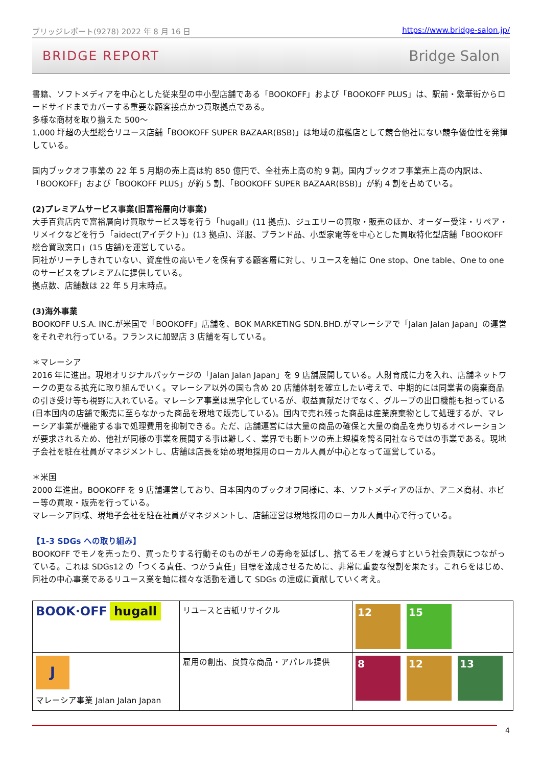ブリッジレポート(9278) 2022 年 8 月 16 日 https://www.bridge-salon.jp/
BRIDGE REPORT Bridge Salon
書籍、ソフトメディアを中心とした従来型の中小型店舗である「BOOKOFF」および「BOOKOFF PLUS」は、駅前・繁華街からロードサイドまでカバーする重要な顧客接点かつ買取拠点である。
多様な商材を取り揃えた 500～
1,000 坪超の大型総合リユース店舗「BOOKOFF SUPER BAZAAR(BSB)」は地域の旗艦店として競合他社にない競争優位性を発揮している。
国内ブックオフ事業の 22 年 5 月期の売上高は約 850 億円で、全社売上高の約 9 割。国内ブックオフ事業売上高の内訳は、「BOOKOFF」および「BOOKOFF PLUS」が約 5 割、「BOOKOFF SUPER BAZAAR(BSB)」が約 4 割を占めている。
(2)プレミアムサービス事業(旧富裕層向け事業)
大手百貨店内で富裕層向け買取サービス等を行う「hugall」(11 拠点)、ジュエリーの買取・販売のほか、オーダー受注・リペア・リメイクなどを行う「aidect(アイデクト)」(13 拠点)、洋服、ブランド品、小型家電等を中心とした買取特化型店舗「BOOKOFF 総合買取窓口」(15 店舗)を運営している。
同社がリーチしきれていない、資産性の高いモノを保有する顧客層に対し、リユースを軸に One stop、One table、One to one のサービスをプレミアムに提供している。
拠点数、店舗数は 22 年 5 月末時点。
(3)海外事業
BOOKOFF U.S.A. INC.が米国で「BOOKOFF」店舗を、BOK MARKETING SDN.BHD.がマレーシアで「Jalan Jalan Japan」の運営をそれぞれ行っている。フランスに加盟店 3 店舗を有している。
＊マレーシア
2016 年に進出。現地オリジナルパッケージの「Jalan Jalan Japan」を 9 店舗展開している。人財育成に力を入れ、店舗ネットワークの更なる拡充に取り組んでいく。マレーシア以外の国も含め 20 店舗体制を確立したい考えで、中期的には同業者の廃棄商品の引き受け等も視野に入れている。マレーシア事業は黒字化しているが、収益貢献だけでなく、グループの出口機能も担っている(日本国内の店舗で販売に至らなかった商品を現地で販売している)。国内で売れ残った商品は産業廃棄物として処理するが、マレーシア事業が機能する事で処理費用を抑制できる。ただ、店舗運営には大量の商品の確保と大量の商品を売り切るオペレーションが要求されるため、他社が同様の事業を展開する事は難しく、業界でも断トツの売上規模を誇る同社ならではの事業である。現地子会社を駐在社員がマネジメントし、店舗は店長を始め現地採用のローカル人員が中心となって運営している。
＊米国
2000 年進出。BOOKOFF を 9 店舗運営しており、日本国内のブックオフ同様に、本、ソフトメディアのほか、アニメ商材、ホビー等の買取・販売を行っている。
マレーシア同様、現地子会社を駐在社員がマネジメントし、店舗運営は現地採用のローカル人員中心で行っている。
【1-3 SDGs への取り組み】
BOOKOFF でモノを売ったり、買ったりする行動そのものがモノの寿命を延ばし、捨てるモノを減らすという社会貢献につながっている。これは SDGs12 の「つくる責任、つかう責任」目標を達成させるために、非常に重要な役割を果たす。これらをはじめ、同社の中心事業であるリユース業を軸に様々な活動を通して SDGs の達成に貢献していく考え。
| BOOK·OFF hugall | リユースと古紙リサイクル | 12 15 |
| J マレーシア事業 Jalan Jalan Japan | 雇用の創出、良質な商品・アパレル提供 | 8 12 13 |
4